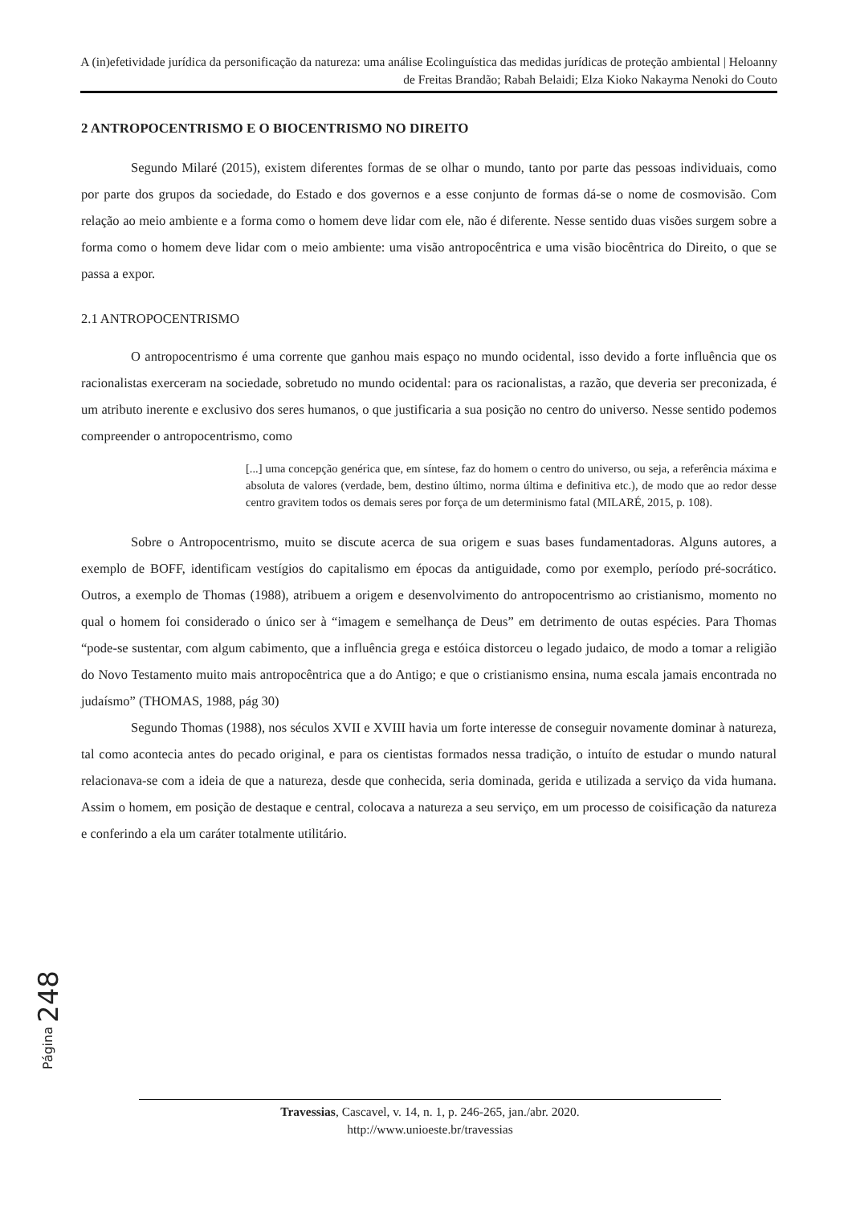A (in)efetividade jurídica da personificação da natureza: uma análise Ecolinguística das medidas jurídicas de proteção ambiental | Heloanny de Freitas Brandão; Rabah Belaidi; Elza Kioko Nakayma Nenoki do Couto
2 ANTROPOCENTRISMO E O BIOCENTRISMO NO DIREITO
Segundo Milaré (2015), existem diferentes formas de se olhar o mundo, tanto por parte das pessoas individuais, como por parte dos grupos da sociedade, do Estado e dos governos e a esse conjunto de formas dá-se o nome de cosmovisão. Com relação ao meio ambiente e a forma como o homem deve lidar com ele, não é diferente. Nesse sentido duas visões surgem sobre a forma como o homem deve lidar com o meio ambiente: uma visão antropocêntrica e uma visão biocêntrica do Direito, o que se passa a expor.
2.1 ANTROPOCENTRISMO
O antropocentrismo é uma corrente que ganhou mais espaço no mundo ocidental, isso devido a forte influência que os racionalistas exerceram na sociedade, sobretudo no mundo ocidental: para os racionalistas, a razão, que deveria ser preconizada, é um atributo inerente e exclusivo dos seres humanos, o que justificaria a sua posição no centro do universo. Nesse sentido podemos compreender o antropocentrismo, como
[...] uma concepção genérica que, em síntese, faz do homem o centro do universo, ou seja, a referência máxima e absoluta de valores (verdade, bem, destino último, norma última e definitiva etc.), de modo que ao redor desse centro gravitem todos os demais seres por força de um determinismo fatal (MILARÉ, 2015, p. 108).
Sobre o Antropocentrismo, muito se discute acerca de sua origem e suas bases fundamentadoras. Alguns autores, a exemplo de BOFF, identificam vestígios do capitalismo em épocas da antiguidade, como por exemplo, período pré-socrático. Outros, a exemplo de Thomas (1988), atribuem a origem e desenvolvimento do antropocentrismo ao cristianismo, momento no qual o homem foi considerado o único ser à “imagem e semelhança de Deus” em detrimento de outas espécies. Para Thomas “pode-se sustentar, com algum cabimento, que a influência grega e estóica distorceu o legado judaico, de modo a tomar a religião do Novo Testamento muito mais antropocêntrica que a do Antigo; e que o cristianismo ensina, numa escala jamais encontrada no judaísmo” (THOMAS, 1988, pág 30)
Segundo Thomas (1988), nos séculos XVII e XVIII havia um forte interesse de conseguir novamente dominar à natureza, tal como acontecia antes do pecado original, e para os cientistas formados nessa tradição, o intuíto de estudar o mundo natural relacionava-se com a ideia de que a natureza, desde que conhecida, seria dominada, gerida e utilizada a serviço da vida humana. Assim o homem, em posição de destaque e central, colocava a natureza a seu serviço, em um processo de coisificação da natureza e conferindo a ela um caráter totalmente utilitário.
Página 248
Travessias, Cascavel, v. 14, n. 1, p. 246-265, jan./abr. 2020.
http://www.unioeste.br/travessias